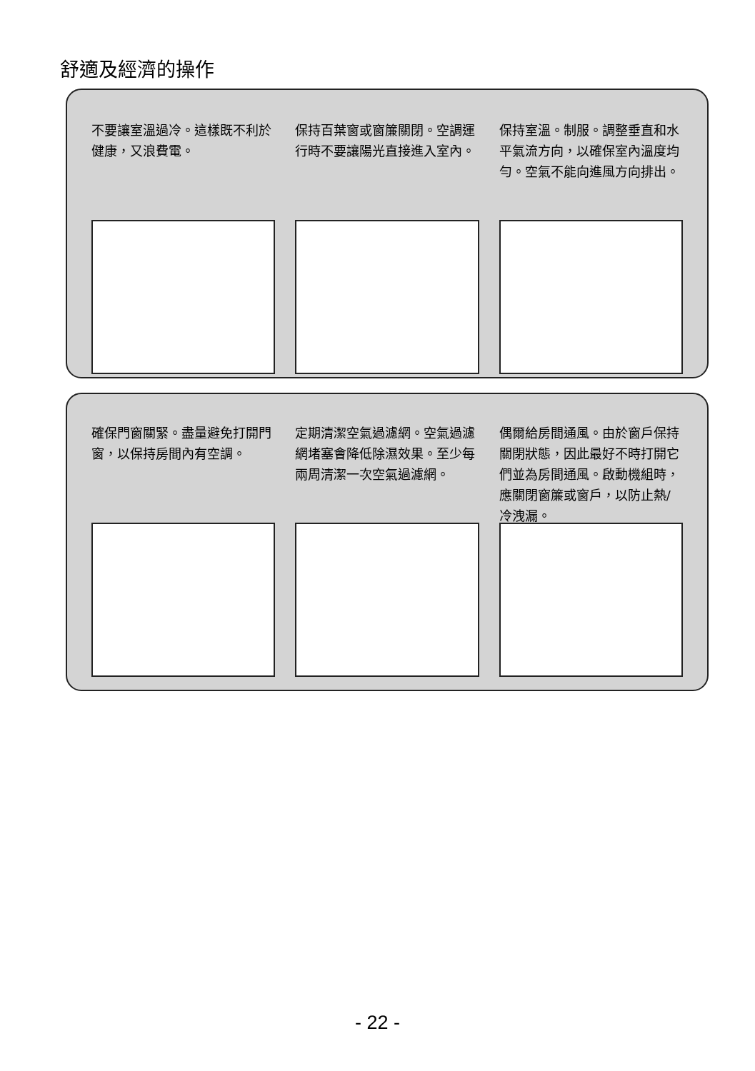舒適及經濟的操作
不要讓室溫過冷。這樣既不利於健康，又浪費電。
保持百葉窗或窗簾關閉。空調運行時不要讓陽光直接進入室內。
保持室溫。制服。調整垂直和水平氣流方向，以確保室內溫度均勻。空氣不能向進風方向排出。
確保門窗關緊。盡量避免打開門窗，以保持房間內有空調。
定期清潔空氣過濾網。空氣過濾網堵塞會降低除濕效果。至少每兩周清潔一次空氣過濾網。
偶爾給房間通風。由於窗戶保持關閉狀態，因此最好不時打開它們並為房間通風。啟動機組時，應關閉窗簾或窗戶，以防止熱/冷洩漏。
- 22 -